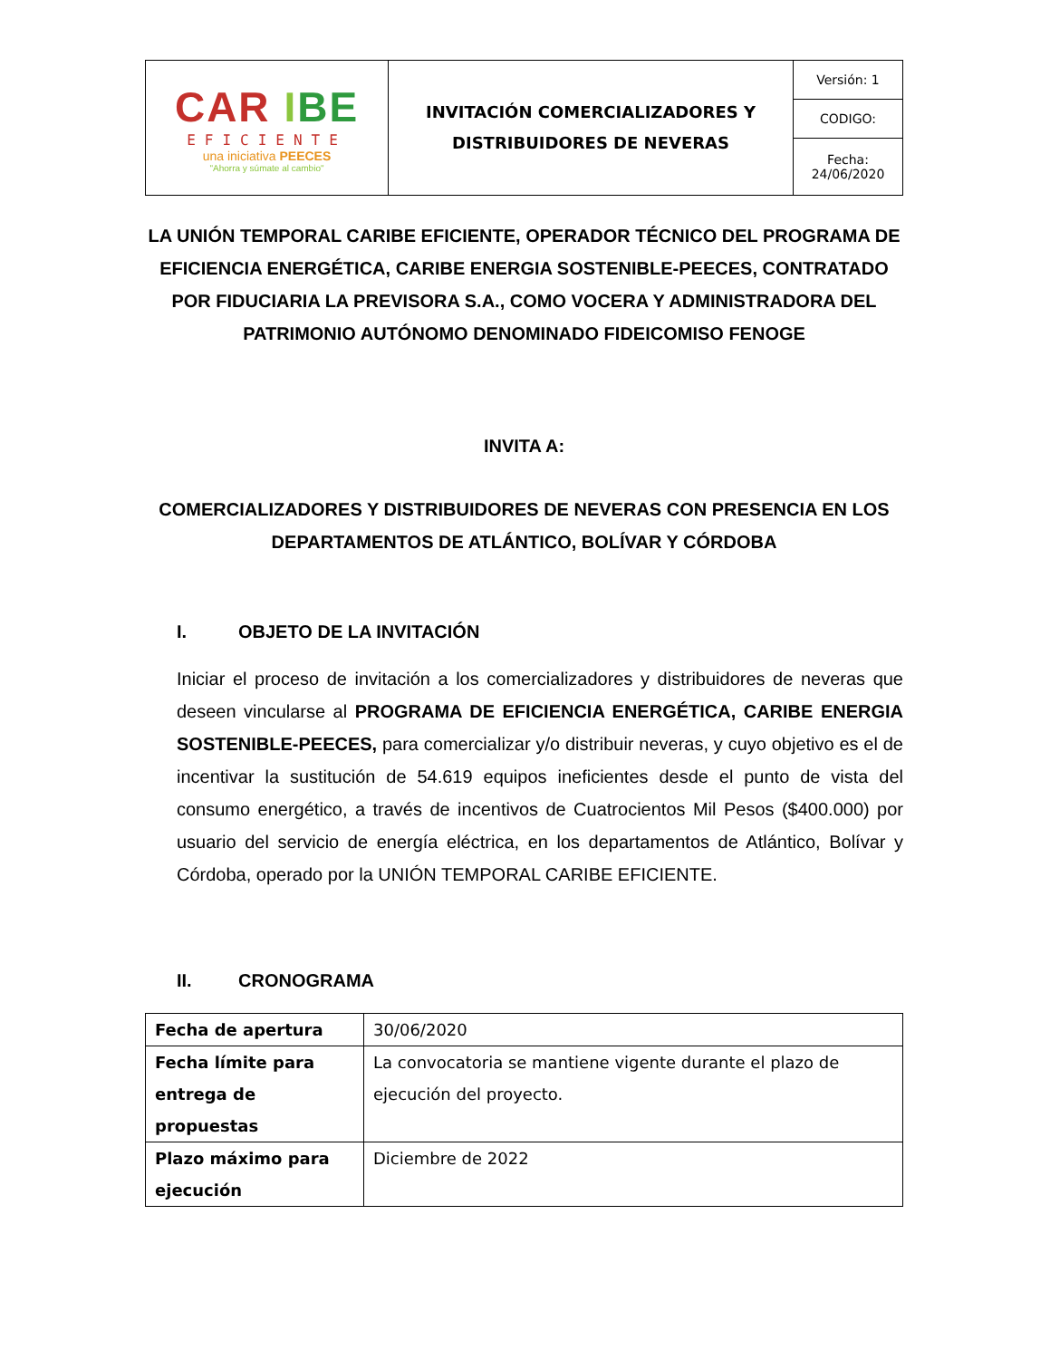| CAR I BE EFICIENTE una iniciativa PEECES "Ahorra y súmate al cambio" | INVITACIÓN COMERCIALIZADORES Y DISTRIBUIDORES DE NEVERAS | Versión: 1 |
| | | CODIGO: |
| | | Fecha: 24/06/2020 |
LA UNIÓN TEMPORAL CARIBE EFICIENTE, OPERADOR TÉCNICO DEL PROGRAMA DE EFICIENCIA ENERGÉTICA, CARIBE ENERGIA SOSTENIBLE-PEECES, CONTRATADO POR FIDUCIARIA LA PREVISORA S.A., COMO VOCERA Y ADMINISTRADORA DEL PATRIMONIO AUTÓNOMO DENOMINADO FIDEICOMISO FENOGE
INVITA A:
COMERCIALIZADORES Y DISTRIBUIDORES DE NEVERAS CON PRESENCIA EN LOS DEPARTAMENTOS DE ATLÁNTICO, BOLÍVAR Y CÓRDOBA
I. OBJETO DE LA INVITACIÓN
Iniciar el proceso de invitación a los comercializadores y distribuidores de neveras que deseen vincularse al PROGRAMA DE EFICIENCIA ENERGÉTICA, CARIBE ENERGIA SOSTENIBLE-PEECES, para comercializar y/o distribuir neveras, y cuyo objetivo es el de incentivar la sustitución de 54.619 equipos ineficientes desde el punto de vista del consumo energético, a través de incentivos de Cuatrocientos Mil Pesos ($400.000) por usuario del servicio de energía eléctrica, en los departamentos de Atlántico, Bolívar y Córdoba, operado por la UNIÓN TEMPORAL CARIBE EFICIENTE.
II. CRONOGRAMA
| Fecha de apertura | 30/06/2020 |
| Fecha límite para entrega de propuestas | La convocatoria se mantiene vigente durante el plazo de ejecución del proyecto. |
| Plazo máximo para ejecución | Diciembre de 2022 |